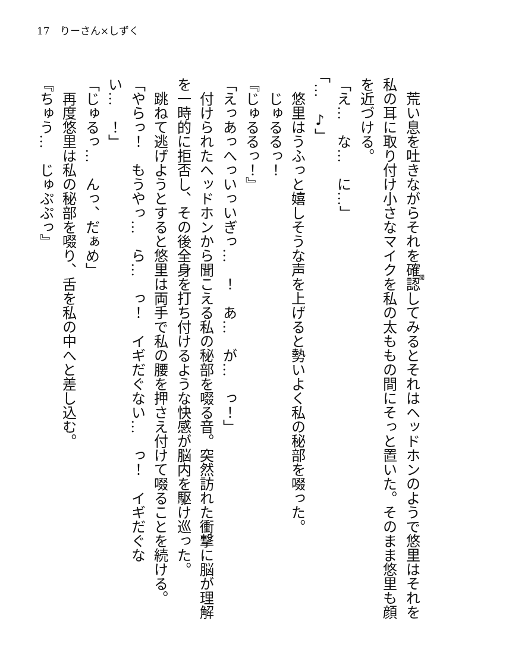17　りーさん×しずく
　荒い息を吐きながらそれを確認してみるとそれはヘッドホンのようで悠里はそれを私の耳に取り付け小さなマイクを私の太ももの間にそっと置いた。そのまま悠里も顔を近づける。
「え…　な…　に…」
「…　♪」
　悠里はうふっと嬉しそうな声を上げると勢いよく私の秘部を啜った。
　じゅるるっ！
『じゅるるっ！』
「えっあっへっいっいぎっ…　！　あ…　が…　っ！」
　付けられたヘッドホンから聞こえる私の秘部を啜る音。突然訪れた衝撃に脳が理解を一時的に拒否し、その後全身を打ち付けるような快感が脳内を駆け巡った。
　跳ねて逃げようとすると悠里は両手で私の腰を押さえ付けて啜ることを続ける。
「やらっ！　もうやっ…　ら…　っ！　イギだぐない…　っ！　イギだぐない…　！」
「じゅるっ…　んっ、だぁめ」
　再度悠里は私の秘部を啜り、舌を私の中へと差し込む。
『ちゅう…　じゅぷぷっ』